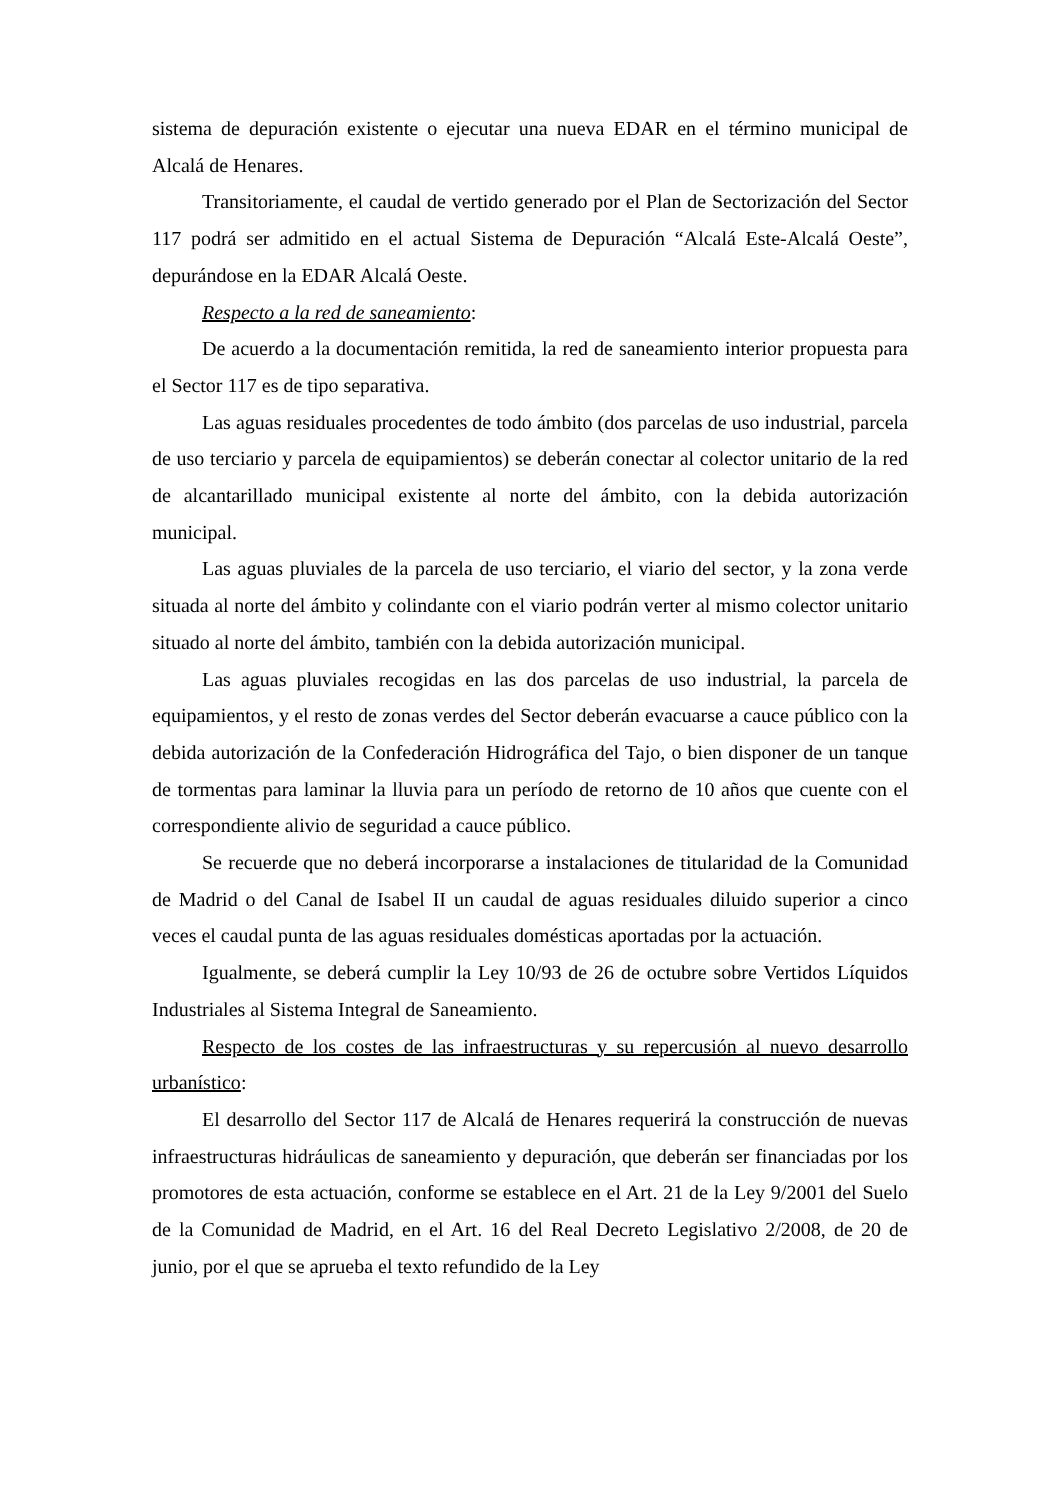sistema de depuración existente o ejecutar una nueva EDAR en el término municipal de Alcalá de Henares.
Transitoriamente, el caudal de vertido generado por el Plan de Sectorización del Sector 117 podrá ser admitido en el actual Sistema de Depuración “Alcalá Este-Alcalá Oeste”, depurándose en la EDAR Alcalá Oeste.
Respecto a la red de saneamiento:
De acuerdo a la documentación remitida, la red de saneamiento interior propuesta para el Sector 117 es de tipo separativa.
Las aguas residuales procedentes de todo ámbito (dos parcelas de uso industrial, parcela de uso terciario y parcela de equipamientos) se deberán conectar al colector unitario de la red de alcantarillado municipal existente al norte del ámbito, con la debida autorización municipal.
Las aguas pluviales de la parcela de uso terciario, el viario del sector, y la zona verde situada al norte del ámbito y colindante con el viario podrán verter al mismo colector unitario situado al norte del ámbito, también con la debida autorización municipal.
Las aguas pluviales recogidas en las dos parcelas de uso industrial, la parcela de equipamientos, y el resto de zonas verdes del Sector deberán evacuarse a cauce público con la debida autorización de la Confederación Hidrográfica del Tajo, o bien disponer de un tanque de tormentas para laminar la lluvia para un período de retorno de 10 años que cuente con el correspondiente alivio de seguridad a cauce público.
Se recuerde que no deberá incorporarse a instalaciones de titularidad de la Comunidad de Madrid o del Canal de Isabel II un caudal de aguas residuales diluido superior a cinco veces el caudal punta de las aguas residuales domésticas aportadas por la actuación.
Igualmente, se deberá cumplir la Ley 10/93 de 26 de octubre sobre Vertidos Líquidos Industriales al Sistema Integral de Saneamiento.
Respecto de los costes de las infraestructuras y su repercusión al nuevo desarrollo urbanístico:
El desarrollo del Sector 117 de Alcalá de Henares requerirá la construcción de nuevas infraestructuras hidráulicas de saneamiento y depuración, que deberán ser financiadas por los promotores de esta actuación, conforme se establece en el Art. 21 de la Ley 9/2001 del Suelo de la Comunidad de Madrid, en el Art. 16 del Real Decreto Legislativo 2/2008, de 20 de junio, por el que se aprueba el texto refundido de la Ley